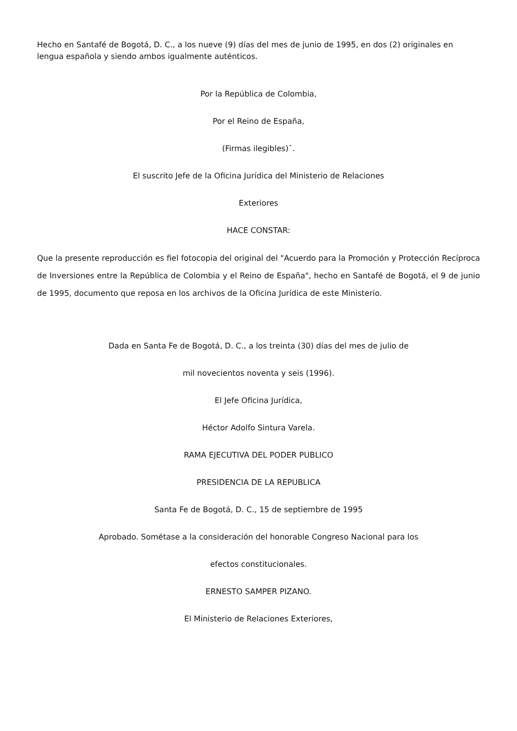Hecho en Santafé de Bogotá, D. C., a los nueve (9) días del mes de junio de 1995, en dos (2) originales en lengua española y siendo ambos igualmente auténticos.
Por la República de Colombia,
Por el Reino de España,
(Firmas ilegibles)¯.
El suscrito Jefe de la Oficina Jurídica del Ministerio de Relaciones
Exteriores
HACE CONSTAR:
Que la presente reproducción es fiel fotocopia del original del "Acuerdo para la Promoción y Protección Recíproca de Inversiones entre la República de Colombia y el Reino de España", hecho en Santafé de Bogotá, el 9 de junio de 1995, documento que reposa en los archivos de la Oficina Jurídica de este Ministerio.
Dada en Santa Fe de Bogotá, D. C., a los treinta (30) días del mes de julio de
mil novecientos noventa y seis (1996).
El Jefe Oficina Jurídica,
Héctor Adolfo Sintura Varela.
RAMA EJECUTIVA DEL PODER PUBLICO
PRESIDENCIA DE LA REPUBLICA
Santa Fe de Bogotá, D. C., 15 de septiembre de 1995
Aprobado. Sométase a la consideración del honorable Congreso Nacional para los
efectos constitucionales.
ERNESTO SAMPER PIZANO.
El Ministerio de Relaciones Exteriores,